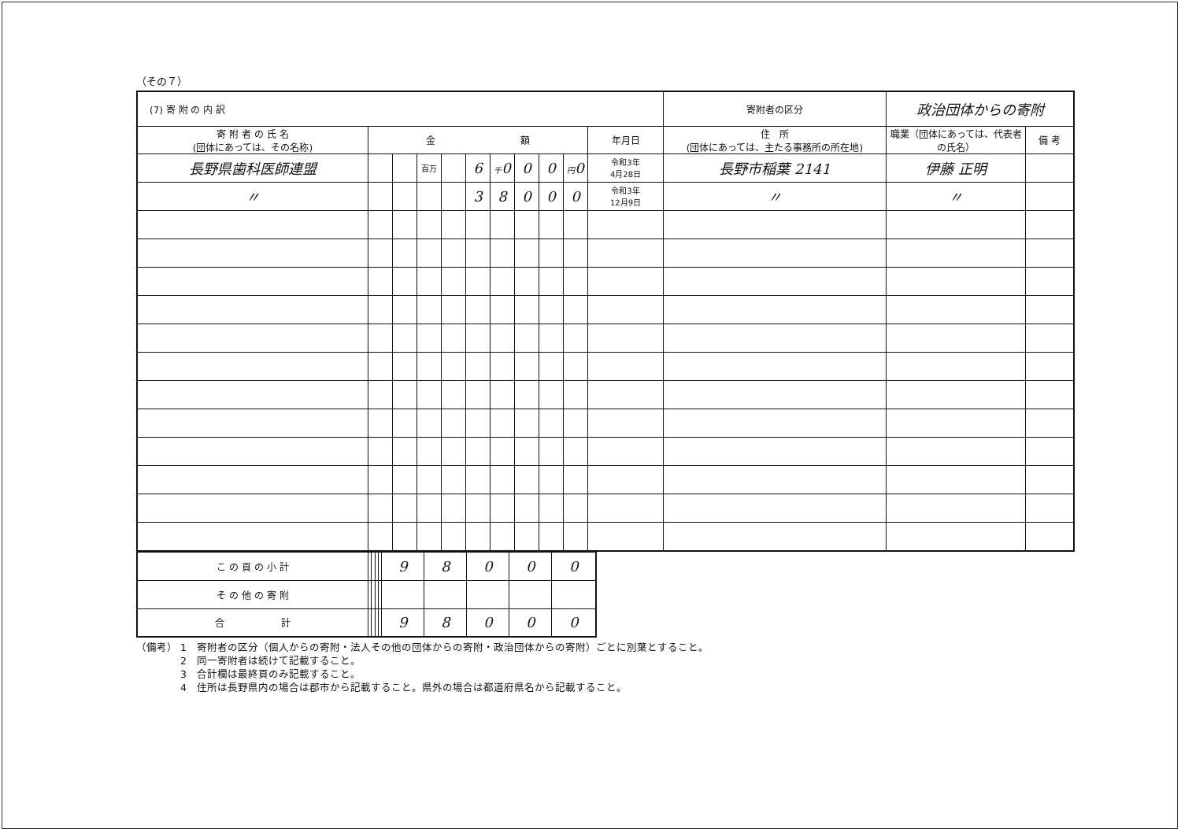（その７）
| (7) 寄 附 の 内 訳 | | | | | | | | | | | 寄附者の区分 | 政治団体からの寄附 | | |
| 寄 附 者 の 氏 名 (団体にあっては、その名称) | 金 額 | | | | | | | | | 年月日 | 住 所 (団体にあっては、主たる事務所の所在地) | | 職業（団体にあっては、代表者の氏名） | 備 考 |
| 長野県歯科医師連盟 | | | 百万 | | 6 | 千 0 | 0 | 0 | 円 0 | 令和3年 4月28日 | 長野市稲葉 2141 | | 伊藤 正明 | |
| 〃 | | | | | 3 | 8 | 0 | 0 | 0 | 令和3年 12月9日 | 〃 | | 〃 | |
| こ の 頁 の 小 計 | | | | | 9 | 8 | 0 | 0 | 0 |
| そ の 他 の 寄 附 | | | | | | | | | |
| 合 計 | | | | | 9 | 8 | 0 | 0 | 0 |
（備考） 1　寄附者の区分（個人からの寄附・法人その他の団体からの寄附・政治団体からの寄附）ごとに別葉とすること。
　　　　 2　同一寄附者は続けて記載すること。
　　　　 3　合計欄は最終頁のみ記載すること。
　　　　 4　住所は長野県内の場合は郡市から記載すること。県外の場合は都道府県名から記載すること。